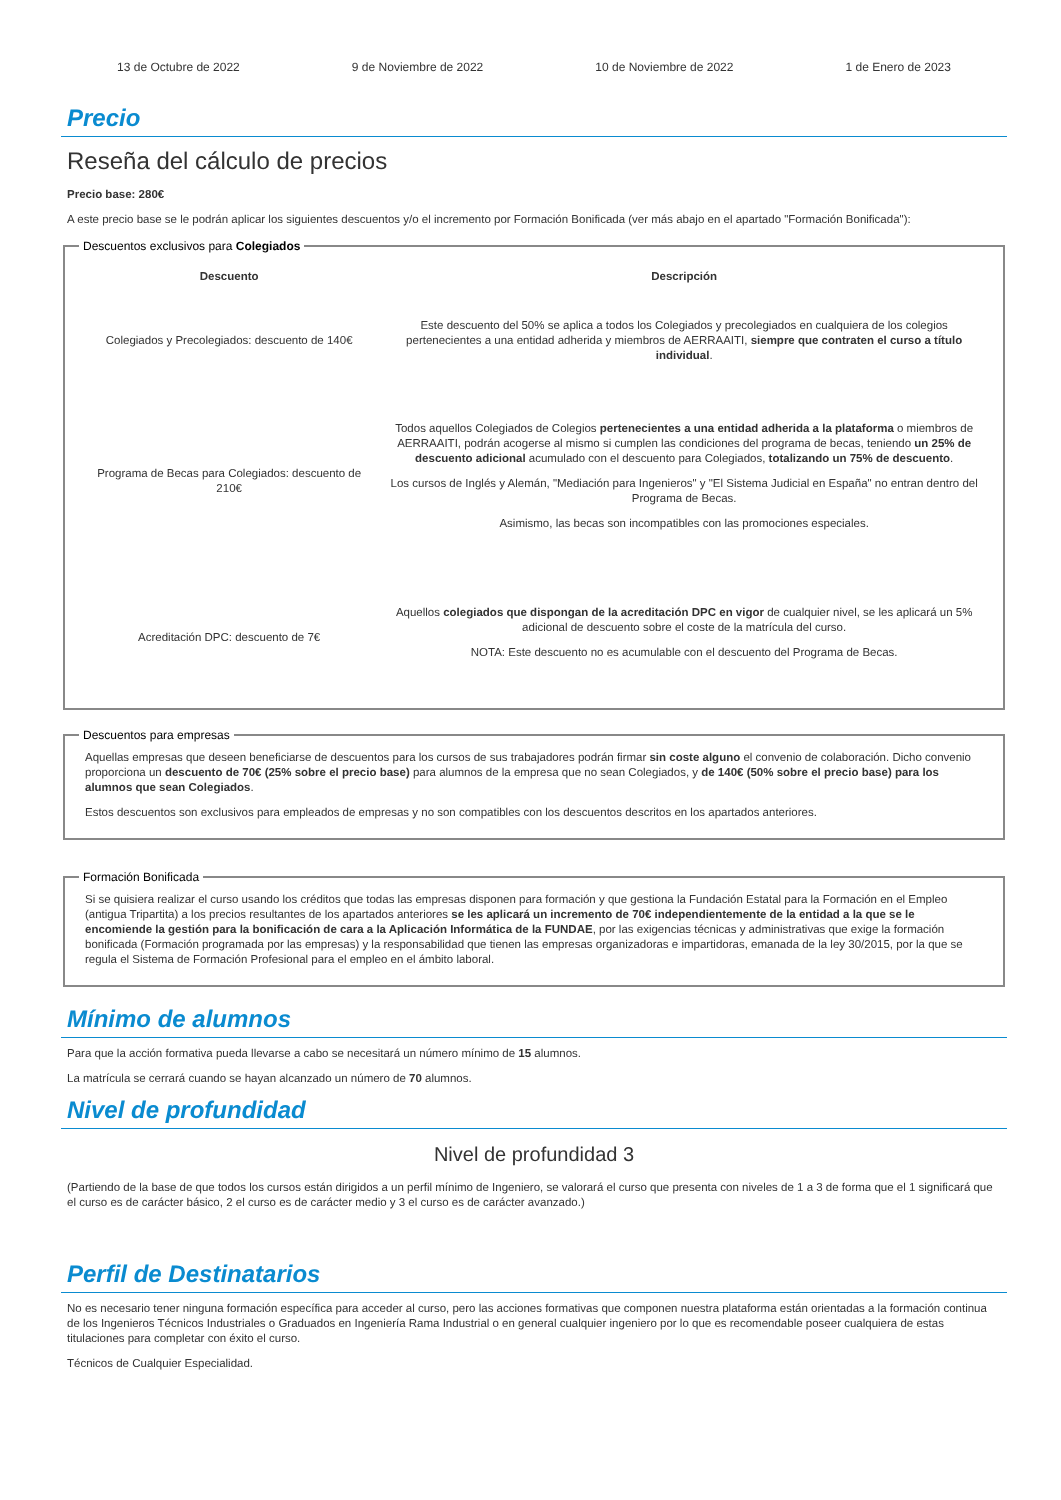13 de Octubre de 2022 9 de Noviembre de 2022 10 de Noviembre de 2022 1 de Enero de 2023
Precio
Reseña del cálculo de precios
Precio base: 280€
A este precio base se le podrán aplicar los siguientes descuentos y/o el incremento por Formación Bonificada (ver más abajo en el apartado "Formación Bonificada"):
Descuentos exclusivos para Colegiados
| Descuento | Descripción |
| --- | --- |
| Colegiados y Precolegiados: descuento de 140€ | Este descuento del 50% se aplica a todos los Colegiados y precolegiados en cualquiera de los colegios pertenecientes a una entidad adherida y miembros de AERRAAITI, siempre que contraten el curso a título individual . |
| Programa de Becas para Colegiados: descuento de 210€ | Todos aquellos Colegiados de Colegios pertenecientes a una entidad adherida a la plataforma o miembros de AERRAAITI, podrán acogerse al mismo si cumplen las condiciones del programa de becas , teniendo un 25% de descuento adicional acumulado con el descuento para Colegiados, totalizando un 75% de descuento . Los cursos de Inglés y Alemán, "Mediación para Ingenieros" y "El Sistema Judicial en España" no entran dentro del Programa de Becas. Asimismo, las becas son incompatibles con las promociones especiales. |
| Acreditación DPC: descuento de 7€ | Aquellos colegiados que dispongan de la acreditación DPC en vigor de cualquier nivel, se les aplicará un 5% adicional de descuento sobre el coste de la matrícula del curso. NOTA: Este descuento no es acumulable con el descuento del Programa de Becas. |
Descuentos para empresas
Aquellas empresas que deseen beneficiarse de descuentos para los cursos de sus trabajadores podrán firmar sin coste alguno el convenio de colaboración. Dicho convenio proporciona un descuento de 70€ (25% sobre el precio base) para alumnos de la empresa que no sean Colegiados, y de 140€ (50% sobre el precio base) para los alumnos que sean Colegiados.
Estos descuentos son exclusivos para empleados de empresas y no son compatibles con los descuentos descritos en los apartados anteriores.
Formación Bonificada
Si se quisiera realizar el curso usando los créditos que todas las empresas disponen para formación y que gestiona la Fundación Estatal para la Formación en el Empleo (antigua Tripartita) a los precios resultantes de los apartados anteriores se les aplicará un incremento de 70€ independientemente de la entidad a la que se le encomiende la gestión para la bonificación de cara a la Aplicación Informática de la FUNDAE, por las exigencias técnicas y administrativas que exige la formación bonificada (Formación programada por las empresas) y la responsabilidad que tienen las empresas organizadoras e impartidoras, emanada de la ley 30/2015, por la que se regula el Sistema de Formación Profesional para el empleo en el ámbito laboral.
Mínimo de alumnos
Para que la acción formativa pueda llevarse a cabo se necesitará un número mínimo de 15 alumnos.
La matrícula se cerrará cuando se hayan alcanzado un número de 70 alumnos.
Nivel de profundidad
Nivel de profundidad 3
(Partiendo de la base de que todos los cursos están dirigidos a un perfil mínimo de Ingeniero, se valorará el curso que presenta con niveles de 1 a 3 de forma que el 1 significará que el curso es de carácter básico, 2 el curso es de carácter medio y 3 el curso es de carácter avanzado.)
Perfil de Destinatarios
No es necesario tener ninguna formación específica para acceder al curso, pero las acciones formativas que componen nuestra plataforma están orientadas a la formación continua de los Ingenieros Técnicos Industriales o Graduados en Ingeniería Rama Industrial o en general cualquier ingeniero por lo que es recomendable poseer cualquiera de estas titulaciones para completar con éxito el curso.
Técnicos de Cualquier Especialidad.